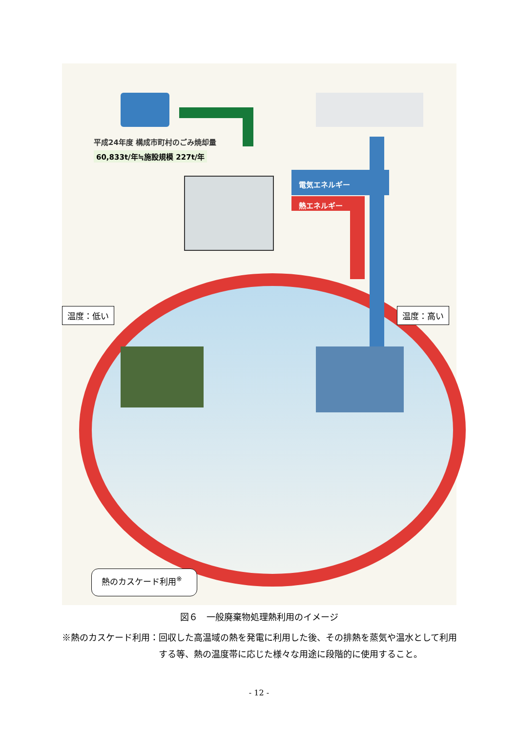平成24年度 構成市町村のごみ焼却量
60,833t/年≒施設規模 227t/年
電気エネルギー
熱エネルギー
温度：低い 温度：高い
熱のカスケード利用<sup>※</sup>
図６　一般廃棄物処理熱利用のイメージ
※熱のカスケード利用： 回収した高温域の熱を発電に利用した後、その排熱を蒸気や温水として利用する等、熱の温度帯に応じた様々な用途に段階的に使用すること。
- 12 -